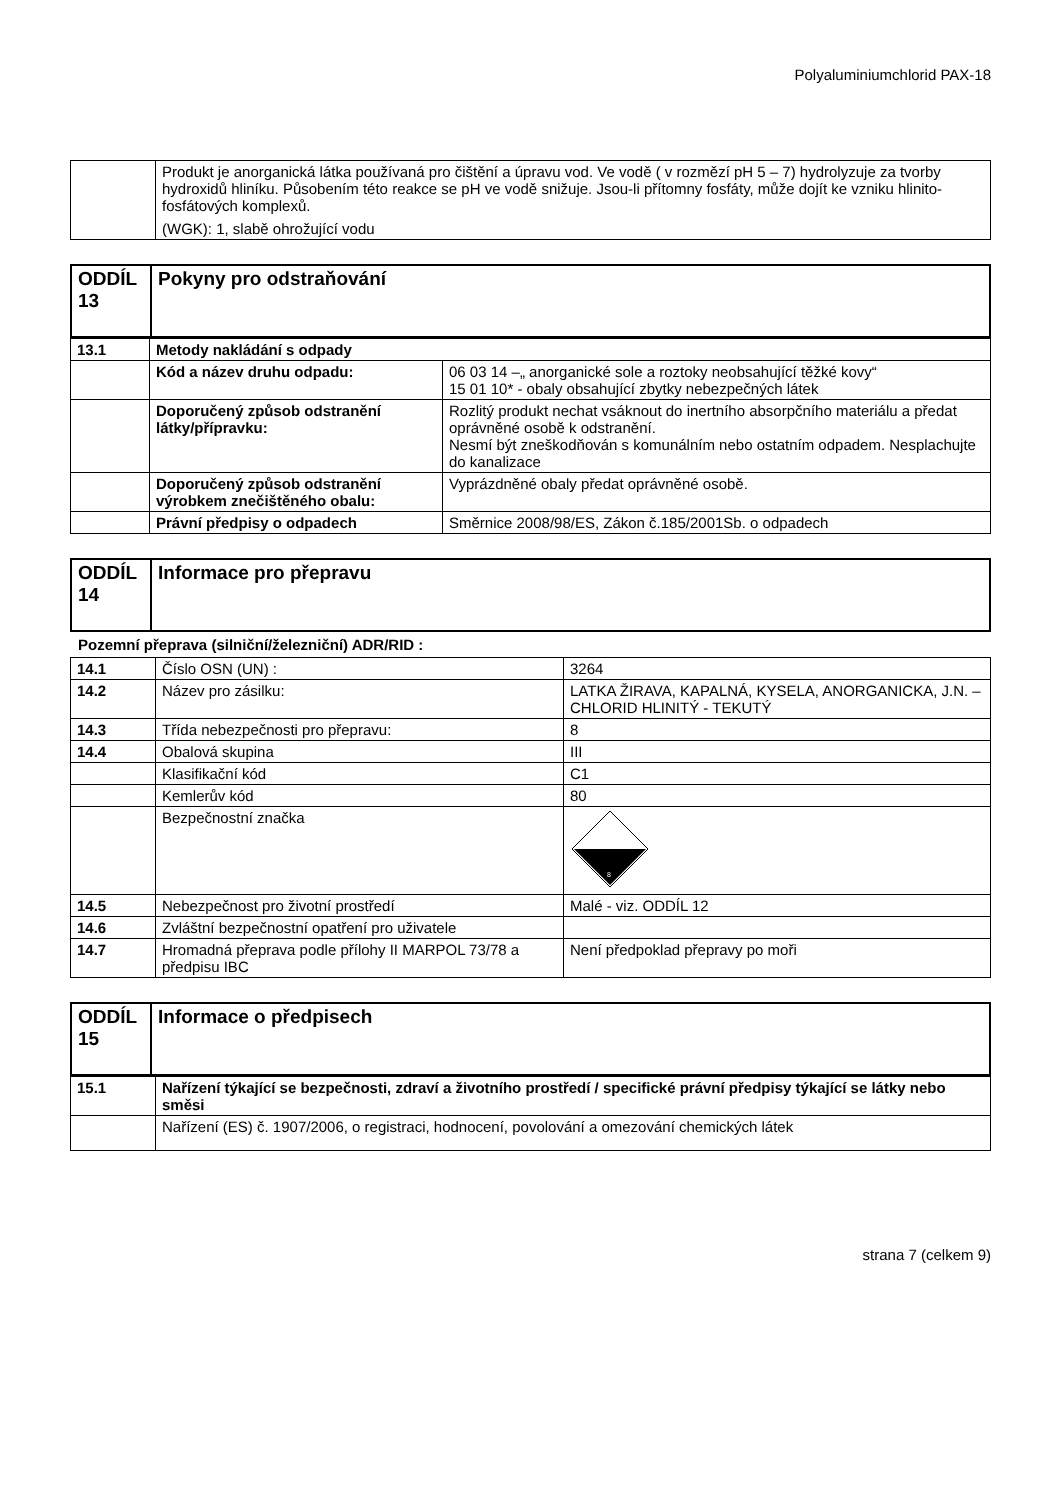Polyaluminiumchlorid PAX-18
| | Produkt je anorganická látka používaná pro čištění a úpravu vod. Ve vodě ( v rozmězí pH 5 – 7) hydrolyzuje za tvorby hydroxidů hliníku. Působením této reakce se pH ve vodě snižuje. Jsou-li přítomny fosfáty, může dojít ke vzniku hlinito-fosfátových komplexů. (WGK): 1, slabě ohrožující vodu |
| ODDÍL 13 | Pokyny pro odstraňování |
| 13.1 | Metody nakládání s odpady | |
| | Kód a název druhu odpadu: | 06 03 14 –„ anorganické sole a roztoky neobsahující těžké kovy“ 15 01 10* - obaly obsahující zbytky nebezpečných látek |
| | Doporučený způsob odstranění látky/přípravku: | Rozlitý produkt nechat vsáknout do inertního absorpčního materiálu a předat oprávněné osobě k odstranění. Nesmí být zneškodňován s komunálním nebo ostatním odpadem. Nesplachujte do kanalizace |
| | Doporučený způsob odstranění výrobkem znečištěného obalu: | Vyprázdněné obaly předat oprávněné osobě. |
| | Právní předpisy o odpadech | Směrnice 2008/98/ES, Zákon č.185/2001Sb. o odpadech |
| ODDÍL 14 | Informace pro přepravu |
Pozemní přeprava (silniční/železniční) ADR/RID :
| 14.1 | Číslo OSN (UN) : | 3264 |
| 14.2 | Název pro zásilku: | LATKA ŽIRAVA, KAPALNÁ, KYSELA, ANORGANICKA, J.N. – CHLORID HLINITÝ - TEKUTÝ |
| 14.3 | Třída nebezpečnosti pro přepravu: | 8 |
| 14.4 | Obalová skupina | III |
| | Klasifikační kód | C1 |
| | Kemlerův kód | 80 |
| | Bezpečnostní značka | 8 |
| 14.5 | Nebezpečnost pro životní prostředí | Malé - viz. ODDÍL 12 |
| 14.6 | Zvláštní bezpečnostní opatření pro uživatele | |
| 14.7 | Hromadná přeprava podle přílohy II MARPOL 73/78 a předpisu IBC | Není předpoklad přepravy po moři |
| ODDÍL 15 | Informace o předpisech |
| 15.1 | Nařízení týkající se bezpečnosti, zdraví a životního prostředí / specifické právní předpisy týkající se látky nebo směsi |
| | Nařízení (ES) č. 1907/2006, o registraci, hodnocení, povolování a omezování chemických látek |
strana 7 (celkem 9)